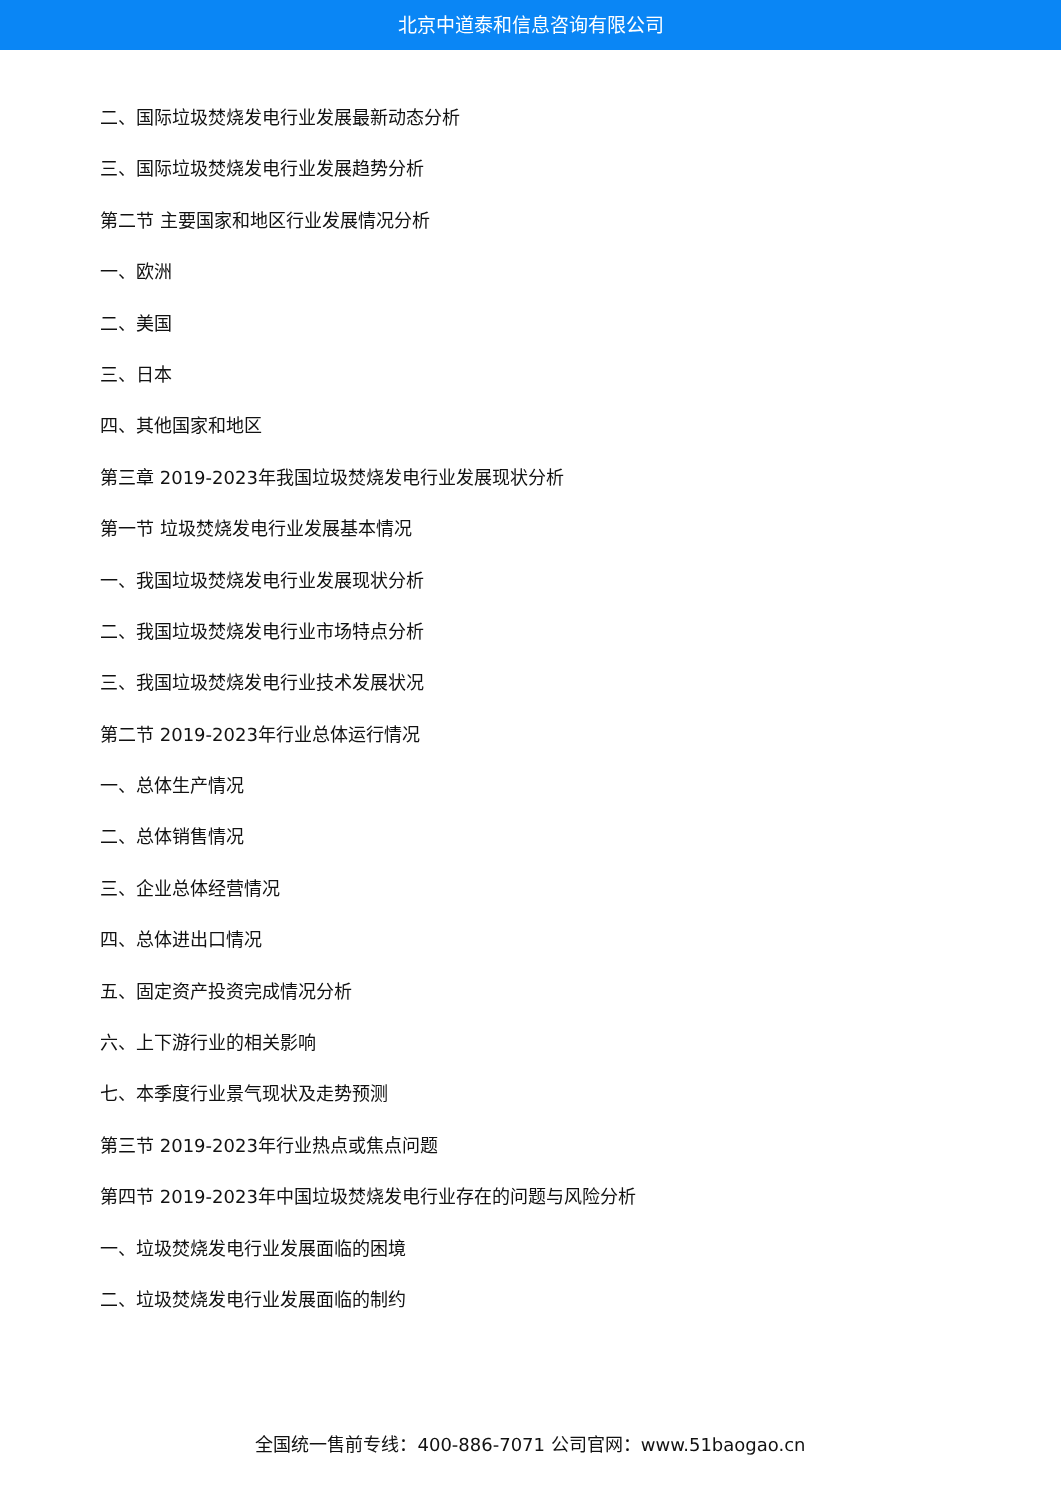北京中道泰和信息咨询有限公司
二、国际垃圾焚烧发电行业发展最新动态分析
三、国际垃圾焚烧发电行业发展趋势分析
第二节 主要国家和地区行业发展情况分析
一、欧洲
二、美国
三、日本
四、其他国家和地区
第三章 2019-2023年我国垃圾焚烧发电行业发展现状分析
第一节 垃圾焚烧发电行业发展基本情况
一、我国垃圾焚烧发电行业发展现状分析
二、我国垃圾焚烧发电行业市场特点分析
三、我国垃圾焚烧发电行业技术发展状况
第二节 2019-2023年行业总体运行情况
一、总体生产情况
二、总体销售情况
三、企业总体经营情况
四、总体进出口情况
五、固定资产投资完成情况分析
六、上下游行业的相关影响
七、本季度行业景气现状及走势预测
第三节 2019-2023年行业热点或焦点问题
第四节 2019-2023年中国垃圾焚烧发电行业存在的问题与风险分析
一、垃圾焚烧发电行业发展面临的困境
二、垃圾焚烧发电行业发展面临的制约
全国统一售前专线：400-886-7071 公司官网：www.51baogao.cn